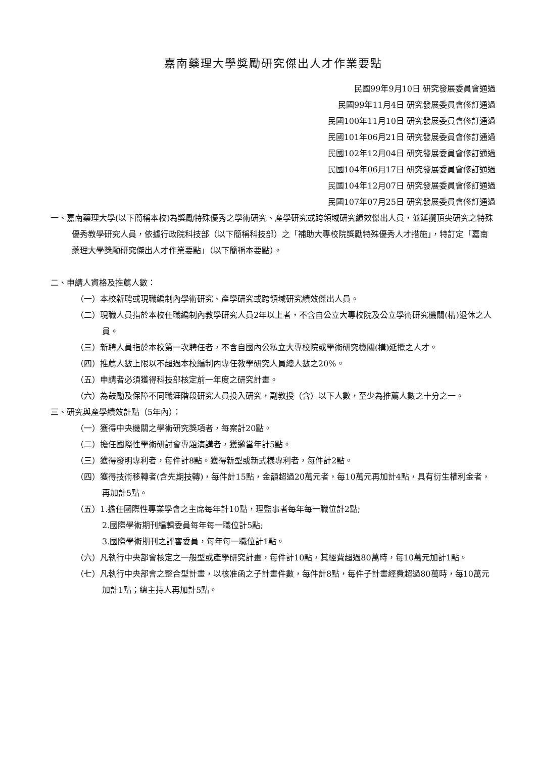嘉南藥理大學獎勵研究傑出人才作業要點
民國99年9月10日 研究發展委員會通過
民國99年11月4日 研究發展委員會修訂通過
民國100年11月10日 研究發展委員會修訂通過
民國101年06月21日 研究發展委員會修訂通過
民國102年12月04日 研究發展委員會修訂通過
民國104年06月17日 研究發展委員會修訂通過
民國104年12月07日 研究發展委員會修訂通過
民國107年07月25日 研究發展委員會修訂通過
一、嘉南藥理大學(以下簡稱本校)為獎勵特殊優秀之學術研究、產學研究或跨領域研究績效傑出人員，並延攬頂尖研究之特殊優秀教學研究人員，依據行政院科技部（以下簡稱科技部）之「補助大專校院獎勵特殊優秀人才措施」，特訂定「嘉南藥理大學獎勵研究傑出人才作業要點」（以下簡稱本要點）。
二、申請人資格及推薦人數：
（一）本校新聘或現職編制內學術研究、產學研究或跨領域研究績效傑出人員。
（二）現職人員指於本校任職編制內教學研究人員2年以上者，不含自公立大專校院及公立學術研究機關(構)退休之人員。
（三）新聘人員指於本校第一次聘任者，不含自國內公私立大專校院或學術研究機關(構)延攬之人才。
（四）推薦人數上限以不超過本校編制內專任教學研究人員總人數之20%。
（五）申請者必須獲得科技部核定前一年度之研究計畫。
（六）為鼓勵及保障不同職涯階段研究人員投入研究，副教授（含）以下人數，至少為推薦人數之十分之一。
三、研究與產學績效計點（5年內）：
（一）獲得中央機關之學術研究獎項者，每案計20點。
（二）擔任國際性學術研討會專題演講者，獲邀當年計5點。
（三）獲得發明專利者，每件計8點。獲得新型或新式樣專利者，每件計2點。
（四）獲得技術移轉者(含先期技轉)，每件計15點，金額超過20萬元者，每10萬元再加計4點，具有衍生權利金者，再加計5點。
（五）1.擔任國際性專業學會之主席每年計10點，理監事者每年每一職位計2點;
2.國際學術期刊編輯委員每年每一職位計5點;
3.國際學術期刊之評審委員，每年每一職位計1點。
（六）凡執行中央部會核定之一般型或產學研究計畫，每件計10點，其經費超過80萬時，每10萬元加計1點。
（七）凡執行中央部會之整合型計畫，以核准函之子計畫件數，每件計8點，每件子計畫經費超過80萬時，每10萬元加計1點；總主持人再加計5點。